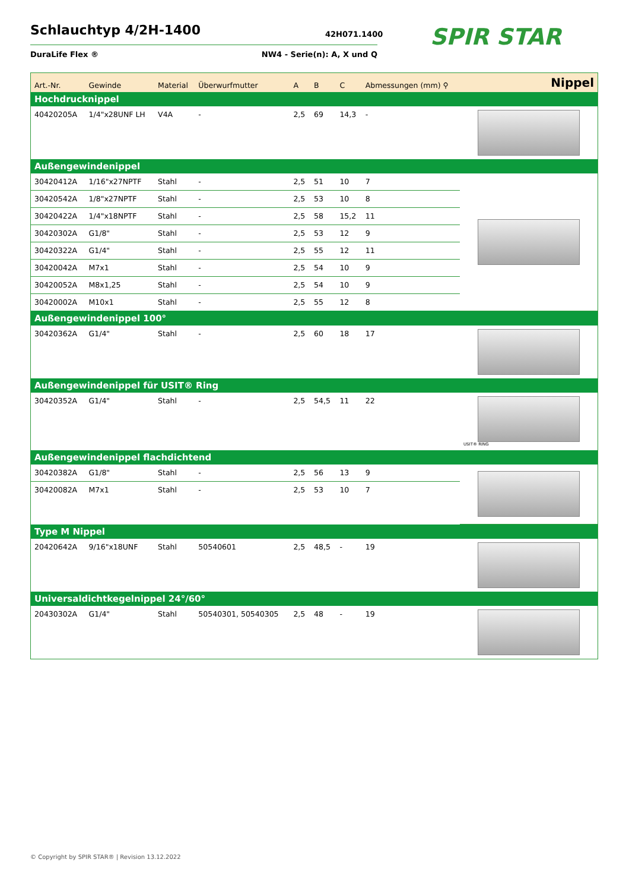Schlauchtyp 4/2H-1400
DuraLife Flex ® NW4 - Serie(n): A, X und Q
42H071.1400 SPIR STAR
| Art.-Nr. | Gewinde | Material | Überwurfmutter | A | B | C | Abmessungen (mm) ⚲ | Nippel |
| --- | --- | --- | --- | --- | --- | --- | --- | --- |
| Hochdrucknippel | | | | | | | | |
| 40420205A | 1/4"x28UNF LH | V4A | - | 2,5 | 69 | 14,3 | - | |
| Außengewindenippel | | | | | | | | |
| 30420412A | 1/16"x27NPTF | Stahl | - | 2,5 | 51 | 10 | 7 | |
| 30420542A | 1/8"x27NPTF | Stahl | - | 2,5 | 53 | 10 | 8 | |
| 30420422A | 1/4"x18NPTF | Stahl | - | 2,5 | 58 | 15,2 | 11 | |
| 30420302A | G1/8" | Stahl | - | 2,5 | 53 | 12 | 9 | |
| 30420322A | G1/4" | Stahl | - | 2,5 | 55 | 12 | 11 | |
| 30420042A | M7x1 | Stahl | - | 2,5 | 54 | 10 | 9 | |
| 30420052A | M8x1,25 | Stahl | - | 2,5 | 54 | 10 | 9 | |
| 30420002A | M10x1 | Stahl | - | 2,5 | 55 | 12 | 8 | |
| Außengewindenippel 100° | | | | | | | | |
| 30420362A | G1/4" | Stahl | - | 2,5 | 60 | 18 | 17 | |
| Außengewindenippel für USIT® Ring | | | | | | | | |
| 30420352A | G1/4" | Stahl | - | 2,5 | 54,5 | 11 | 22 | USIT® RING |
| Außengewindenippel flachdichtend | | | | | | | | |
| 30420382A | G1/8" | Stahl | - | 2,5 | 56 | 13 | 9 | |
| 30420082A | M7x1 | Stahl | - | 2,5 | 53 | 10 | 7 | |
| Type M Nippel | | | | | | | | |
| 20420642A | 9/16"x18UNF | Stahl | 50540601 | 2,5 | 48,5 | - | 19 | |
| Universaldichtkegelnippel 24°/60° | | | | | | | | |
| 20430302A | G1/4" | Stahl | 50540301, 50540305 | 2,5 | 48 | - | 19 | |
© Copyright by SPIR STAR® | Revision 13.12.2022